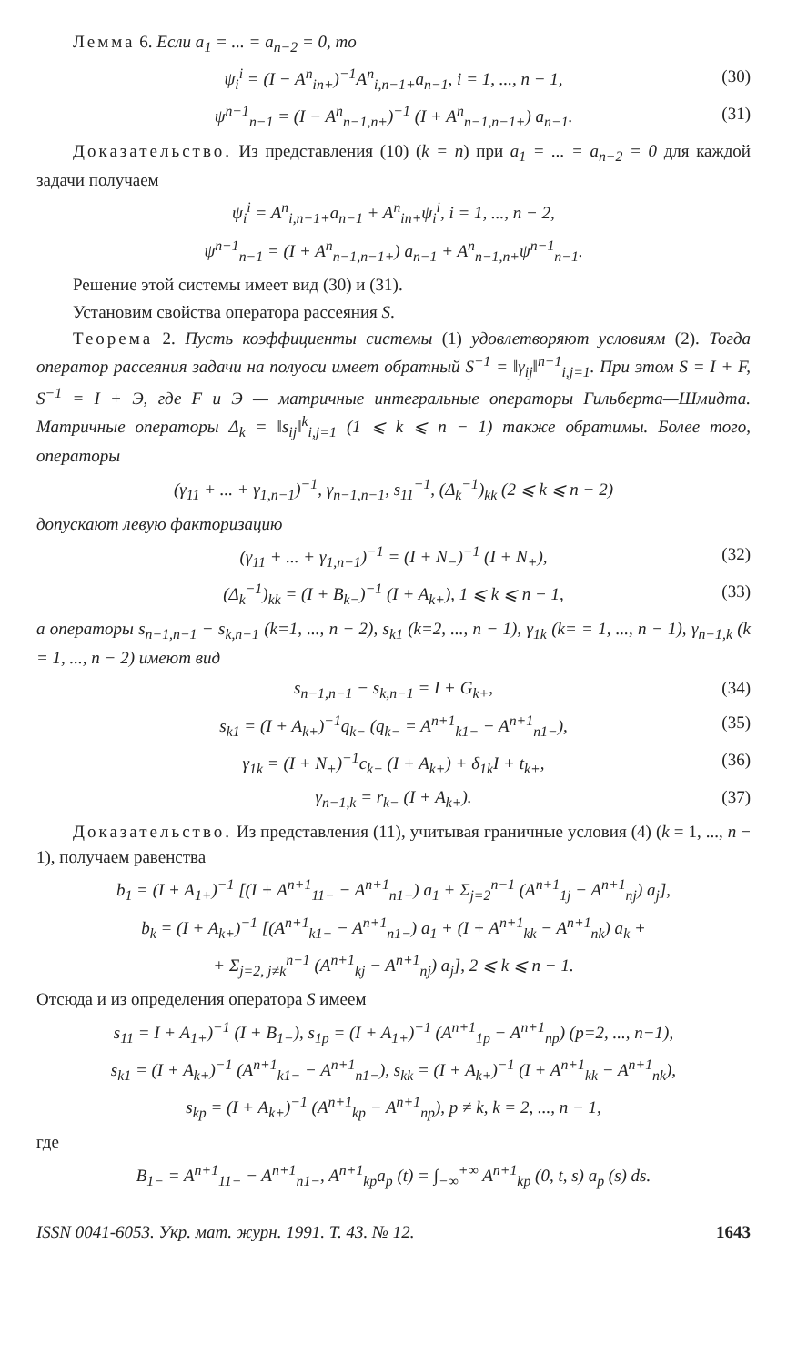Лемма 6. Если a<sub>1</sub> = ... = a<sub>n−2</sub> = 0, то
ψ<sub>i</sub><sup>i</sup> = (I − A<sup>n</sup><sub>in+</sub>)<sup>−1</sup>A<sup>n</sup><sub>i,n−1+</sub>a<sub>n−1</sub>, i = 1, ..., n − 1, (30)
ψ<sup>n−1</sup><sub>n−1</sub> = (I − A<sup>n</sup><sub>n−1,n+</sub>)<sup>−1</sup> (I + A<sup>n</sup><sub>n−1,n−1+</sub>) a<sub>n−1</sub>. (31)
Доказательство. Из представления (10) (k = n) при a<sub>1</sub> = ... = a<sub>n−2</sub> = 0 для каждой задачи получаем
ψ<sub>i</sub><sup>i</sup> = A<sup>n</sup><sub>i,n−1+</sub>a<sub>n−1</sub> + A<sup>n</sup><sub>in+</sub>ψ<sub>i</sub><sup>i</sup>, i = 1, ..., n − 2,
ψ<sup>n−1</sup><sub>n−1</sub> = (I + A<sup>n</sup><sub>n−1,n−1+</sub>) a<sub>n−1</sub> + A<sup>n</sup><sub>n−1,n+</sub>ψ<sup>n−1</sup><sub>n−1</sub>.
Решение этой системы имеет вид (30) и (31).
Установим свойства оператора рассеяния S.
Теорема 2. Пусть коэффициенты системы (1) удовлетворяют условиям (2). Тогда оператор рассеяния задачи на полуоси имеет обратный S<sup>−1</sup> = ‖γ<sub>ij</sub>‖<sup>n−1</sup><sub>i,j=1</sub>. При этом S = I + F, S<sup>−1</sup> = I + Э, где F и Э — матричные интегральные операторы Гильберта—Шмидта. Матричные операторы Δ<sub>k</sub> = ‖s<sub>ij</sub>‖<sup>k</sup><sub>i,j=1</sub> (1 ⩽ k ⩽ n − 1) также обратимы. Более того, операторы
(γ<sub>11</sub> + ... + γ<sub>1,n−1</sub>)<sup>−1</sup>, γ<sub>n−1,n−1</sub>, s<sub>11</sub><sup>−1</sup>, (Δ<sub>k</sub><sup>−1</sup>)<sub>kk</sub> (2 ⩽ k ⩽ n − 2)
допускают левую факторизацию
(γ<sub>11</sub> + ... + γ<sub>1,n−1</sub>)<sup>−1</sup> = (I + N<sub>−</sub>)<sup>−1</sup> (I + N<sub>+</sub>), (32)
(Δ<sub>k</sub><sup>−1</sup>)<sub>kk</sub> = (I + B<sub>k−</sub>)<sup>−1</sup> (I + A<sub>k+</sub>), 1 ⩽ k ⩽ n − 1, (33)
а операторы s<sub>n−1,n−1</sub> − s<sub>k,n−1</sub> (k=1, ..., n − 2), s<sub>k1</sub> (k=2, ..., n − 1), γ<sub>1k</sub> (k= = 1, ..., n − 1), γ<sub>n−1,k</sub> (k = 1, ..., n − 2) имеют вид
s<sub>n−1,n−1</sub> − s<sub>k,n−1</sub> = I + G<sub>k+</sub>, (34)
s<sub>k1</sub> = (I + A<sub>k+</sub>)<sup>−1</sup>q<sub>k−</sub> (q<sub>k−</sub> = A<sup>n+1</sup><sub>k1−</sub> − A<sup>n+1</sup><sub>n1−</sub>), (35)
γ<sub>1k</sub> = (I + N<sub>+</sub>)<sup>−1</sup>c<sub>k−</sub> (I + A<sub>k+</sub>) + δ<sub>1k</sub>I + t<sub>k+</sub>, (36)
γ<sub>n−1,k</sub> = r<sub>k−</sub> (I + A<sub>k+</sub>). (37)
Доказательство. Из представления (11), учитывая граничные условия (4) (k = 1, ..., n − 1), получаем равенства
b<sub>1</sub> = (I + A<sub>1+</sub>)<sup>−1</sup> [(I + A<sup>n+1</sup><sub>11−</sub> − A<sup>n+1</sup><sub>n1−</sub>) a<sub>1</sub> + Σ<sub>j=2</sub><sup>n−1</sup> (A<sup>n+1</sup><sub>1j</sub> − A<sup>n+1</sup><sub>nj</sub>) a<sub>j</sub>],
b<sub>k</sub> = (I + A<sub>k+</sub>)<sup>−1</sup> [(A<sup>n+1</sup><sub>k1−</sub> − A<sup>n+1</sup><sub>n1−</sub>) a<sub>1</sub> + (I + A<sup>n+1</sup><sub>kk</sub> − A<sup>n+1</sup><sub>nk</sub>) a<sub>k</sub> +
+ Σ<sub>j=2, j≠k</sub><sup>n−1</sup> (A<sup>n+1</sup><sub>kj</sub> − A<sup>n+1</sup><sub>nj</sub>) a<sub>j</sub>], 2 ⩽ k ⩽ n − 1.
Отсюда и из определения оператора S имеем
s<sub>11</sub> = I + A<sub>1+</sub>)<sup>−1</sup> (I + B<sub>1−</sub>), s<sub>1p</sub> = (I + A<sub>1+</sub>)<sup>−1</sup> (A<sup>n+1</sup><sub>1p</sub> − A<sup>n+1</sup><sub>np</sub>) (p=2, ..., n−1),
s<sub>k1</sub> = (I + A<sub>k+</sub>)<sup>−1</sup> (A<sup>n+1</sup><sub>k1−</sub> − A<sup>n+1</sup><sub>n1−</sub>), s<sub>kk</sub> = (I + A<sub>k+</sub>)<sup>−1</sup> (I + A<sup>n+1</sup><sub>kk</sub> − A<sup>n+1</sup><sub>nk</sub>),
s<sub>kp</sub> = (I + A<sub>k+</sub>)<sup>−1</sup> (A<sup>n+1</sup><sub>kp</sub> − A<sup>n+1</sup><sub>np</sub>), p ≠ k, k = 2, ..., n − 1,
где
B<sub>1−</sub> = A<sup>n+1</sup><sub>11−</sub> − A<sup>n+1</sup><sub>n1−</sub>, A<sup>n+1</sup><sub>kp</sub>a<sub>p</sub> (t) = ∫<sub>−∞</sub><sup>+∞</sup> A<sup>n+1</sup><sub>kp</sub> (0, t, s) a<sub>p</sub> (s) ds.
ISSN 0041-6053. Укр. мат. журн. 1991. Т. 43. № 12. 1643